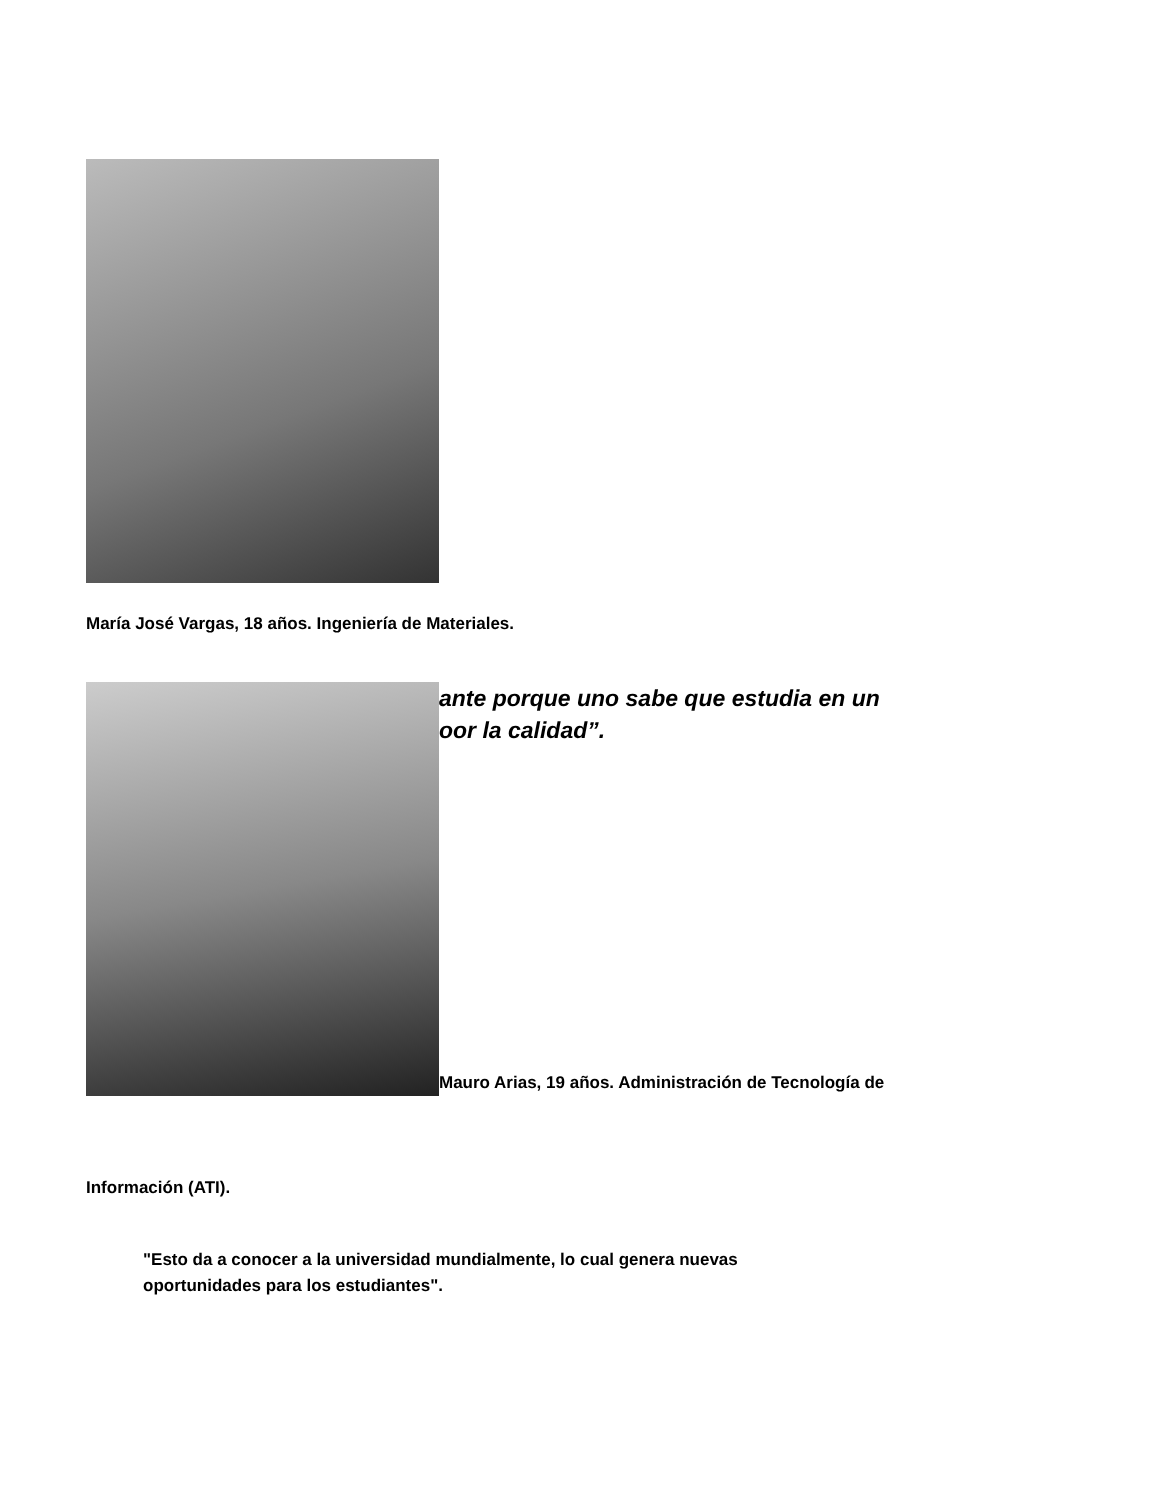María José Vargas, 18 años. Ingeniería de Materiales.
ante porque uno sabe que estudia en un
oor la calidad”.
Mauro Arias, 19 años. Administración de Tecnología de
Información (ATI).
"Esto da a conocer a la universidad mundialmente, lo cual genera nuevas
oportunidades para los estudiantes".